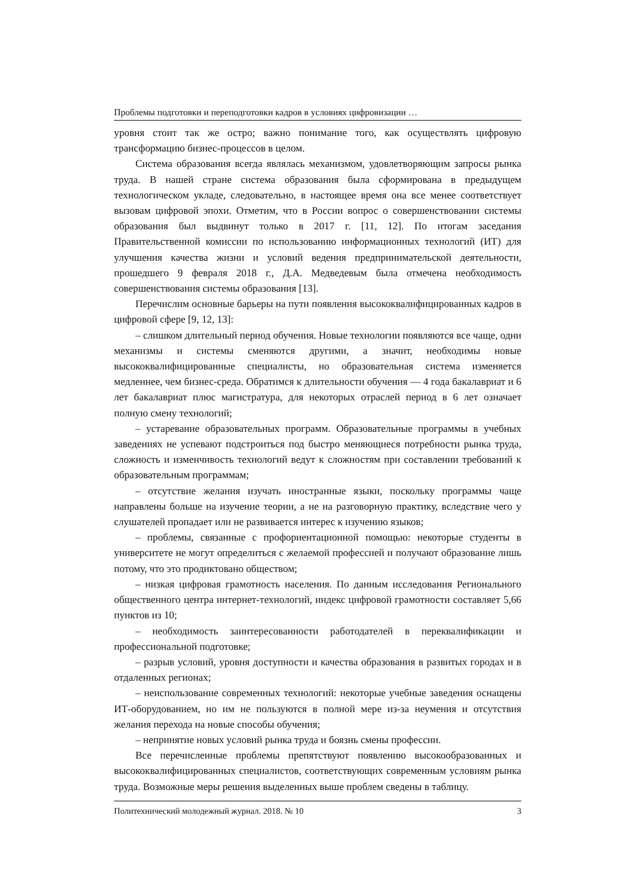Проблемы подготовки и переподготовки кадров в условиях цифровизации …
уровня стоит так же остро; важно понимание того, как осуществлять цифровую трансформацию бизнес-процессов в целом.
Система образования всегда являлась механизмом, удовлетворяющим запросы рынка труда. В нашей стране система образования была сформирована в предыдущем технологическом укладе, следовательно, в настоящее время она все менее соответствует вызовам цифровой эпохи. Отметим, что в России вопрос о совершенствовании системы образования был выдвинут только в 2017 г. [11, 12]. По итогам заседания Правительственной комиссии по использованию информационных технологий (ИТ) для улучшения качества жизни и условий ведения предпринимательской деятельности, прошедшего 9 февраля 2018 г., Д.А. Медведевым была отмечена необходимость совершенствования системы образования [13].
Перечислим основные барьеры на пути появления высококвалифицированных кадров в цифровой сфере [9, 12, 13]:
– слишком длительный период обучения. Новые технологии появляются все чаще, одни механизмы и системы сменяются другими, а значит, необходимы новые высококвалифицированные специалисты, но образовательная система изменяется медленнее, чем бизнес-среда. Обратимся к длительности обучения — 4 года бакалавриат и 6 лет бакалавриат плюс магистратура, для некоторых отраслей период в 6 лет означает полную смену технологий;
– устаревание образовательных программ. Образовательные программы в учебных заведениях не успевают подстроиться под быстро меняющиеся потребности рынка труда, сложность и изменчивость технологий ведут к сложностям при составлении требований к образовательным программам;
– отсутствие желания изучать иностранные языки, поскольку программы чаще направлены больше на изучение теории, а не на разговорную практику, вследствие чего у слушателей пропадает или не развивается интерес к изучению языков;
– проблемы, связанные с профориентационной помощью: некоторые студенты в университете не могут определиться с желаемой профессией и получают образование лишь потому, что это продиктовано обществом;
– низкая цифровая грамотность населения. По данным исследования Регионального общественного центра интернет-технологий, индекс цифровой грамотности составляет 5,66 пунктов из 10;
– необходимость заинтересованности работодателей в переквалификации и профессиональной подготовке;
– разрыв условий, уровня доступности и качества образования в развитых городах и в отдаленных регионах;
– неиспользование современных технологий: некоторые учебные заведения оснащены ИТ-оборудованием, но им не пользуются в полной мере из-за неумения и отсутствия желания перехода на новые способы обучения;
– непринятие новых условий рынка труда и боязнь смены профессии.
Все перечисленные проблемы препятствуют появлению высокообразованных и высококвалифицированных специалистов, соответствующих современным условиям рынка труда. Возможные меры решения выделенных выше проблем сведены в таблицу.
Политехнический молодежный журнал. 2018. № 10 3